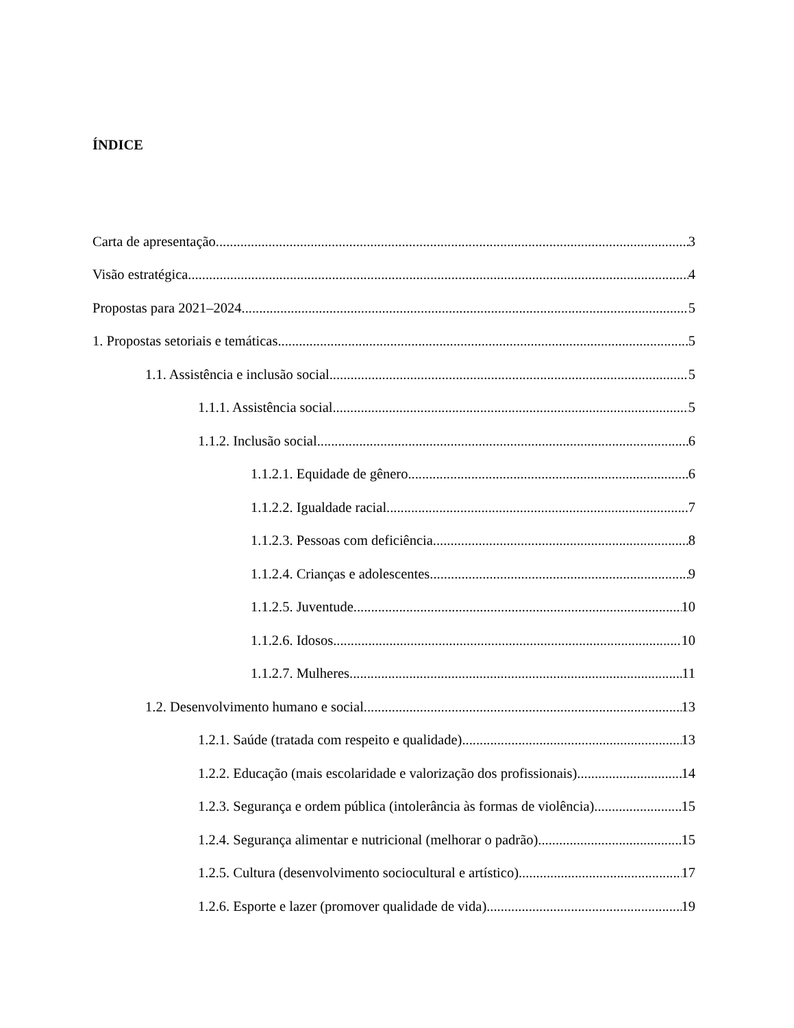ÍNDICE
Carta de apresentação 3
Visão estratégica 4
Propostas para 2021–2024 5
1. Propostas setoriais e temáticas 5
1.1. Assistência e inclusão social 5
1.1.1. Assistência social 5
1.1.2. Inclusão social 6
1.1.2.1. Equidade de gênero 6
1.1.2.2. Igualdade racial 7
1.1.2.3. Pessoas com deficiência 8
1.1.2.4. Crianças e adolescentes 9
1.1.2.5. Juventude 10
1.1.2.6. Idosos 10
1.1.2.7. Mulheres 11
1.2. Desenvolvimento humano e social 13
1.2.1. Saúde (tratada com respeito e qualidade) 13
1.2.2. Educação (mais escolaridade e valorização dos profissionais) 14
1.2.3. Segurança e ordem pública (intolerância às formas de violência) 15
1.2.4. Segurança alimentar e nutricional (melhorar o padrão) 15
1.2.5. Cultura (desenvolvimento sociocultural e artístico) 17
1.2.6. Esporte e lazer (promover qualidade de vida) 19